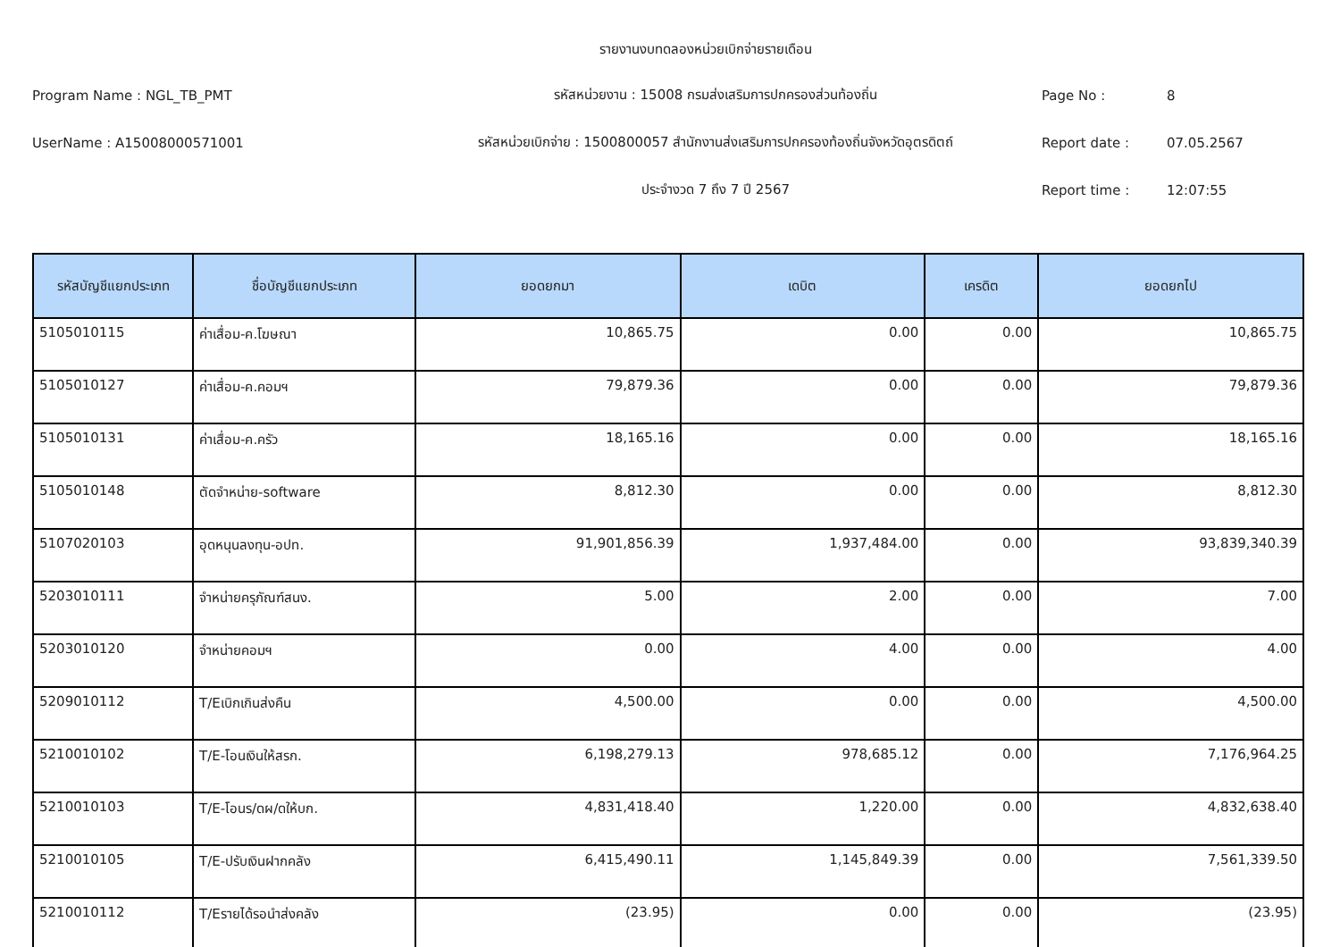รายงานงบทดลองหน่วยเบิกจ่ายรายเดือน
Program Name : NGL_TB_PMT
รหัสหน่วยงาน : 15008 กรมส่งเสริมการปกครองส่วนท้องถิ่น
Page No :
8
UserName : A15008000571001
รหัสหน่วยเบิกจ่าย : 1500800057 สำนักงานส่งเสริมการปกครองท้องถิ่นจังหวัดอุตรดิตถ์
Report date :
07.05.2567
ประจำงวด 7 ถึง 7 ปี 2567
Report time :
12:07:55
| รหัสบัญชีแยกประเภท | ชื่อบัญชีแยกประเภท | ยอดยกมา | เดบิต | เครดิต | ยอดยกไป |
| --- | --- | --- | --- | --- | --- |
| 5105010115 | ค่าเสื่อม-ค.โฆษณา | 10,865.75 | 0.00 | 0.00 | 10,865.75 |
| 5105010127 | ค่าเสื่อม-ค.คอมฯ | 79,879.36 | 0.00 | 0.00 | 79,879.36 |
| 5105010131 | ค่าเสื่อม-ค.ครัว | 18,165.16 | 0.00 | 0.00 | 18,165.16 |
| 5105010148 | ตัดจำหน่าย-software | 8,812.30 | 0.00 | 0.00 | 8,812.30 |
| 5107020103 | อุดหนุนลงทุน-อปท. | 91,901,856.39 | 1,937,484.00 | 0.00 | 93,839,340.39 |
| 5203010111 | จำหน่ายครุภัณฑ์สนง. | 5.00 | 2.00 | 0.00 | 7.00 |
| 5203010120 | จำหน่ายคอมฯ | 0.00 | 4.00 | 0.00 | 4.00 |
| 5209010112 | T/Eเบิกเกินส่งคืน | 4,500.00 | 0.00 | 0.00 | 4,500.00 |
| 5210010102 | T/E-โอนเงินให้สรก. | 6,198,279.13 | 978,685.12 | 0.00 | 7,176,964.25 |
| 5210010103 | T/E-โอนร/ดผ/ดให้บก. | 4,831,418.40 | 1,220.00 | 0.00 | 4,832,638.40 |
| 5210010105 | T/E-ปรับเงินฝากคลัง | 6,415,490.11 | 1,145,849.39 | 0.00 | 7,561,339.50 |
| 5210010112 | T/Eรายได้รอนำส่งคลัง | (23.95) | 0.00 | 0.00 | (23.95) |